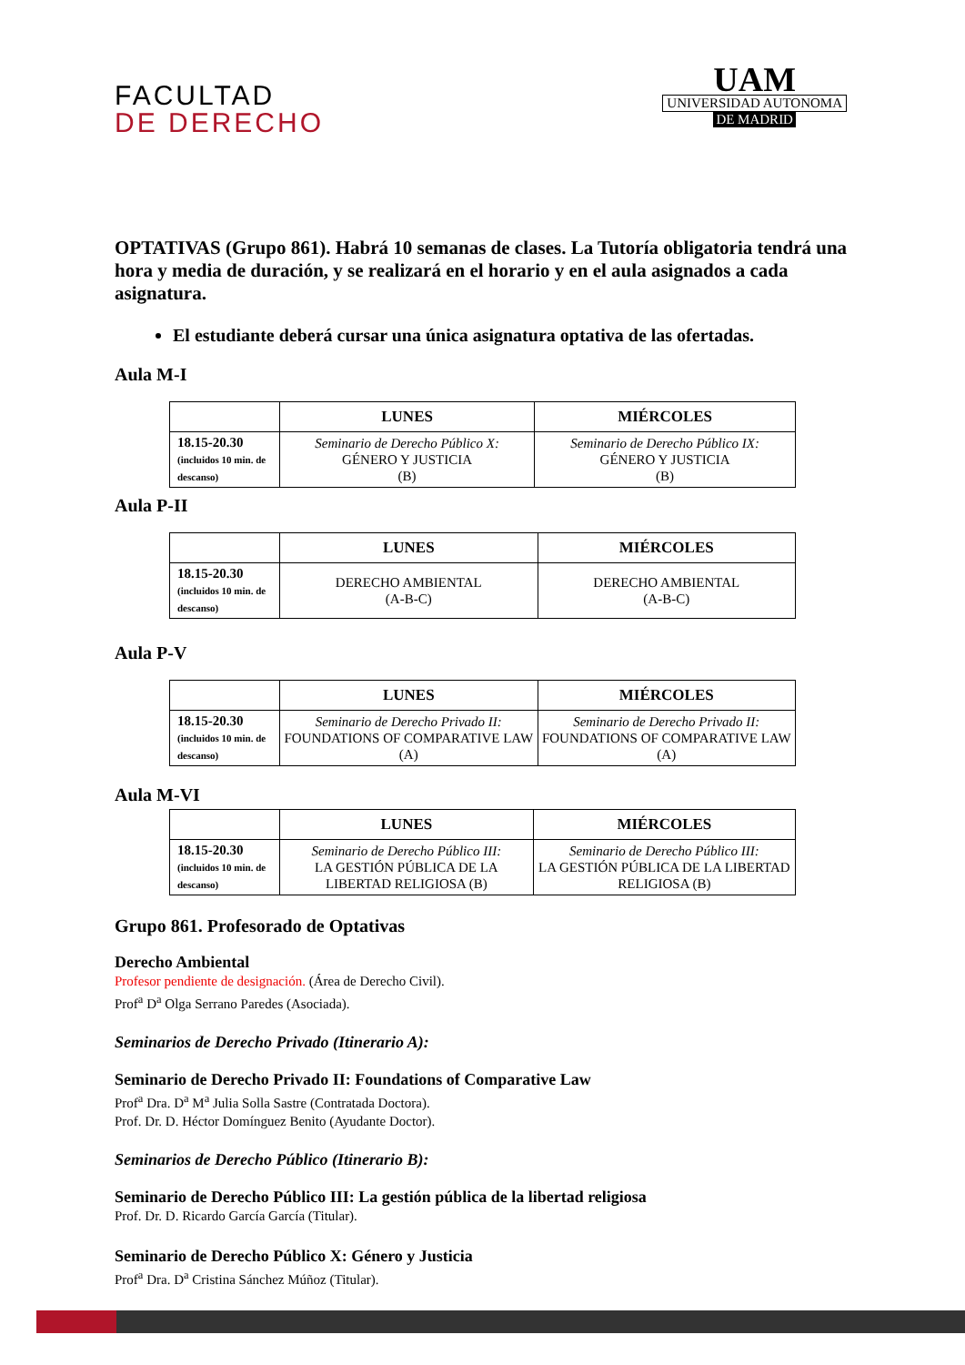FACULTAD
DE DERECHO
UAM
UNIVERSIDAD AUTONOMA
DE MADRID
OPTATIVAS (Grupo 861). Habrá 10 semanas de clases. La Tutoría obligatoria tendrá una hora y media de duración, y se realizará en el horario y en el aula asignados a cada asignatura.
El estudiante deberá cursar una única asignatura optativa de las ofertadas.
Aula M-I
| | LUNES | MIÉRCOLES |
| --- | --- | --- |
| 18.15-20.30 (incluidos 10 min. de descanso) | Seminario de Derecho Público X: GÉNERO Y JUSTICIA (B) | Seminario de Derecho Público IX: GÉNERO Y JUSTICIA (B) |
Aula P-II
| | LUNES | MIÉRCOLES |
| --- | --- | --- |
| 18.15-20.30 (incluidos 10 min. de descanso) | DERECHO AMBIENTAL (A-B-C) | DERECHO AMBIENTAL (A-B-C) |
Aula P-V
| | LUNES | MIÉRCOLES |
| --- | --- | --- |
| 18.15-20.30 (incluidos 10 min. de descanso) | Seminario de Derecho Privado II: FOUNDATIONS OF COMPARATIVE LAW (A) | Seminario de Derecho Privado II: FOUNDATIONS OF COMPARATIVE LAW (A) |
Aula M-VI
| | LUNES | MIÉRCOLES |
| --- | --- | --- |
| 18.15-20.30 (incluidos 10 min. de descanso) | Seminario de Derecho Público III: LA GESTIÓN PÚBLICA DE LA LIBERTAD RELIGIOSA (B) | Seminario de Derecho Público III: LA GESTIÓN PÚBLICA DE LA LIBERTAD RELIGIOSA (B) |
Grupo 861. Profesorado de Optativas
Derecho Ambiental
Profesor pendiente de designación. (Área de Derecho Civil).
Prof<sup>a</sup> D<sup>a</sup> Olga Serrano Paredes (Asociada).
Seminarios de Derecho Privado (Itinerario A):
Seminario de Derecho Privado II: Foundations of Comparative Law
Prof<sup>a</sup> Dra. D<sup>a</sup> M<sup>a</sup> Julia Solla Sastre (Contratada Doctora).
Prof. Dr. D. Héctor Domínguez Benito (Ayudante Doctor).
Seminarios de Derecho Público (Itinerario B):
Seminario de Derecho Público III: La gestión pública de la libertad religiosa
Prof. Dr. D. Ricardo García García (Titular).
Seminario de Derecho Público X: Género y Justicia
Prof<sup>a</sup> Dra. D<sup>a</sup> Cristina Sánchez Múñoz (Titular).